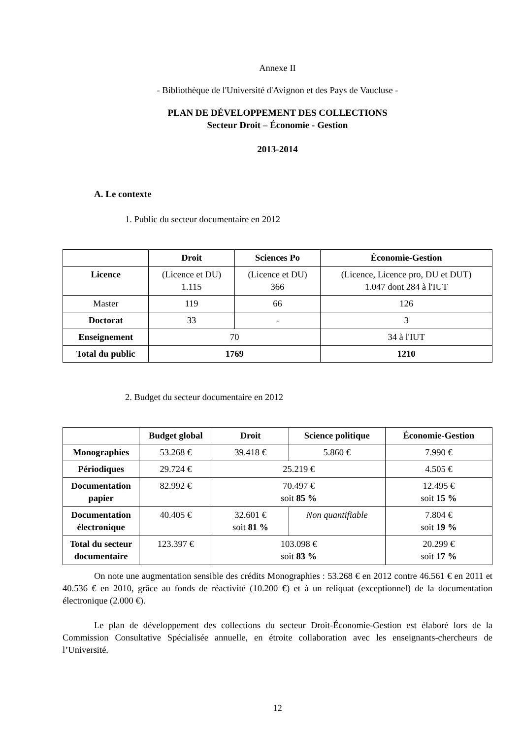Annexe II
- Bibliothèque de l'Université d'Avignon et des Pays de Vaucluse -
PLAN DE DÉVELOPPEMENT DES COLLECTIONS
Secteur Droit – Économie - Gestion
2013-2014
A. Le contexte
1. Public du secteur documentaire en 2012
| | Droit | Sciences Po | Économie-Gestion |
| --- | --- | --- | --- |
| Licence | (Licence et DU) 1.115 | (Licence et DU) 366 | (Licence, Licence pro, DU et DUT) 1.047 dont 284 à l'IUT |
| Master | 119 | 66 | 126 |
| Doctorat | 33 | - | 3 |
| Enseignement | 70 | | 34 à l'IUT |
| Total du public | 1769 | | 1210 |
2. Budget du secteur documentaire en 2012
| | Budget global | Droit | Science politique | Économie-Gestion |
| --- | --- | --- | --- | --- |
| Monographies | 53.268 € | 39.418 € | 5.860 € | 7.990 € |
| Périodiques | 29.724 € | 25.219 € | | 4.505 € |
| Documentation papier | 82.992 € | 70.497 € soit 85 % | | 12.495 € soit 15 % |
| Documentation électronique | 40.405 € | 32.601 € soit 81 % | Non quantifiable | 7.804 € soit 19 % |
| Total du secteur documentaire | 123.397 € | 103.098 € soit 83 % | | 20.299 € soit 17 % |
On note une augmentation sensible des crédits Monographies : 53.268 € en 2012 contre 46.561 € en 2011 et 40.536 € en 2010, grâce au fonds de réactivité (10.200 €) et à un reliquat (exceptionnel) de la documentation électronique (2.000 €).
Le plan de développement des collections du secteur Droit-Économie-Gestion est élaboré lors de la Commission Consultative Spécialisée annuelle, en étroite collaboration avec les enseignants-chercheurs de l’Université.
12